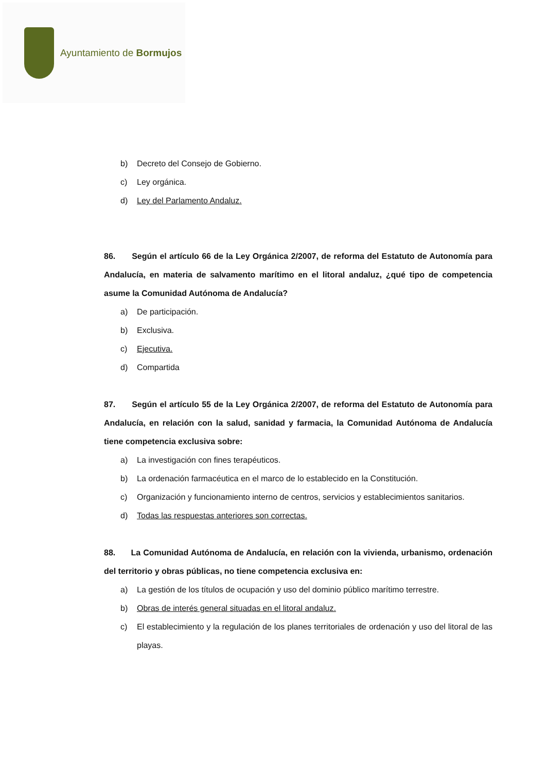Ayuntamiento de Bormujos
b) Decreto del Consejo de Gobierno.
c) Ley orgánica.
d) Ley del Parlamento Andaluz.
86. Según el artículo 66 de la Ley Orgánica 2/2007, de reforma del Estatuto de Autonomía para Andalucía, en materia de salvamento marítimo en el litoral andaluz, ¿qué tipo de competencia asume la Comunidad Autónoma de Andalucía?
a) De participación.
b) Exclusiva.
c) Ejecutiva.
d) Compartida
87. Según el artículo 55 de la Ley Orgánica 2/2007, de reforma del Estatuto de Autonomía para Andalucía, en relación con la salud, sanidad y farmacia, la Comunidad Autónoma de Andalucía tiene competencia exclusiva sobre:
a) La investigación con fines terapéuticos.
b) La ordenación farmacéutica en el marco de lo establecido en la Constitución.
c) Organización y funcionamiento interno de centros, servicios y establecimientos sanitarios.
d) Todas las respuestas anteriores son correctas.
88. La Comunidad Autónoma de Andalucía, en relación con la vivienda, urbanismo, ordenación del territorio y obras públicas, no tiene competencia exclusiva en:
a) La gestión de los títulos de ocupación y uso del dominio público marítimo terrestre.
b) Obras de interés general situadas en el litoral andaluz.
c) El establecimiento y la regulación de los planes territoriales de ordenación y uso del litoral de las playas.